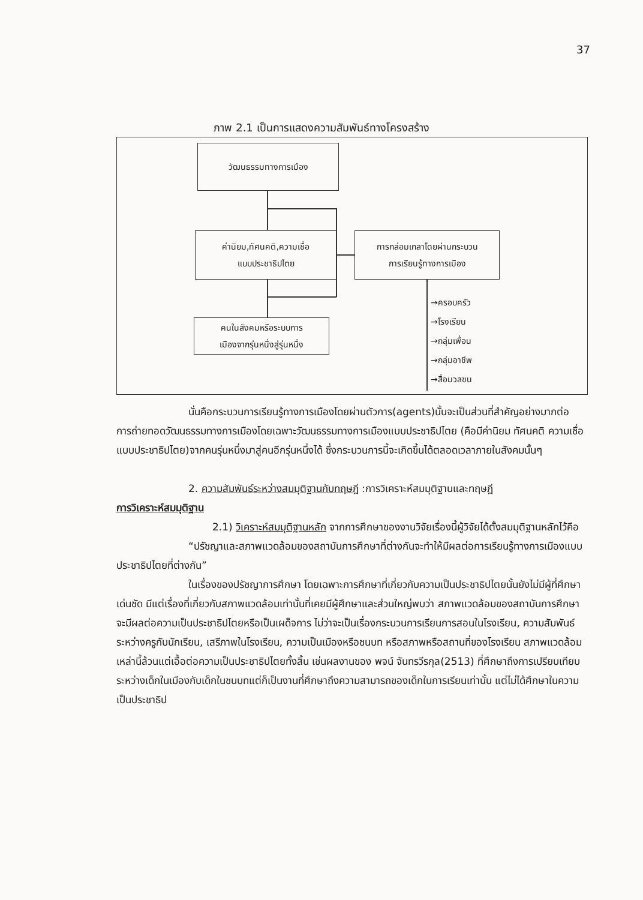37
ภาพ 2.1 เป็นการแสดงความสัมพันธ์ทางโครงสร้าง
วัฒนธรรมทางการเมือง
ค่านิยม,ทัศนคติ,ความเชื่อ
แบบประชาธิปไตย
การกล่อมเกลาโดยผ่านกระบวน
การเรียนรู้ทางการเมือง
คนในสังคมหรือระบบการ
เมืองจากรุ่นหนึ่งสู่รุ่นหนึ่ง
→ครอบครัว
→โรงเรียน
→กลุ่มเพื่อน
→กลุ่มอาชีพ
→สื่อมวลชน
นั่นคือกระบวนการเรียนรู้ทางการเมืองโดยผ่านตัวการ(agents)นั้นจะเป็นส่วนที่สำคัญอย่างมากต่อการถ่ายทอดวัฒนธรรมทางการเมืองโดยเฉพาะวัฒนธรรมทางการเมืองแบบประชาธิปไตย (คือมีค่านิยม ทัศนคติ ความเชื่อแบบประชาธิปไตย)จากคนรุ่นหนึ่งมาสู่คนอีกรุ่นหนึ่งได้ ซึ่งกระบวนการนี้จะเกิดขึ้นได้ตลอดเวลาภายในสังคมนั้นๆ
2. ความสัมพันธ์ระหว่างสมมุติฐานกับทฤษฎี :การวิเคราะห์สมมุติฐานและทฤษฎี
การวิเคราะห์สมมุติฐาน
2.1) วิเคราะห์สมมุติฐานหลัก จากการศึกษาของงานวิจัยเรื่องนี้ผู้วิจัยได้ตั้งสมมุติฐานหลักไว้คือ
“ปรัชญาและสภาพแวดล้อมของสถาบันการศึกษาที่ต่างกันจะทำให้มีผลต่อการเรียนรู้ทางการเมืองแบบประชาธิปไตยที่ต่างกัน”
ในเรื่องของปรัชญาการศึกษา โดยเฉพาะการศึกษาที่เกี่ยวกับความเป็นประชาธิปไตยนั้นยังไม่มีผู้ที่ศึกษาเด่นชัด มีแต่เรื่องที่เกี่ยวกับสภาพแวดล้อมเท่านั้นที่เคยมีผู้ศึกษาและส่วนใหญ่พบว่า สภาพแวดล้อมของสถาบันการศึกษาจะมีผลต่อความเป็นประชาธิปไตยหรือเป็นเผด็จการ ไม่ว่าจะเป็นเรื่องกระบวนการเรียนการสอนในโรงเรียน, ความสัมพันธ์ระหว่างครูกับนักเรียน, เสรีภาพในโรงเรียน, ความเป็นเมืองหรือชนบท หรือสภาพหรือสถานที่ของโรงเรียน สภาพแวดล้อมเหล่านี้ล้วนแต่เอื้อต่อความเป็นประชาธิปไตยทั้งสิ้น เช่นผลงานของ พจน์ จันทรวีรกุล(2513) ที่ศึกษาถึงการเปรียบเทียบระหว่างเด็กในเมืองกับเด็กในชนบทแต่ก็เป็นงานที่ศึกษาถึงความสามารถของเด็กในการเรียนเท่านั้น แต่ไม่ได้ศึกษาในความเป็นประชาธิป